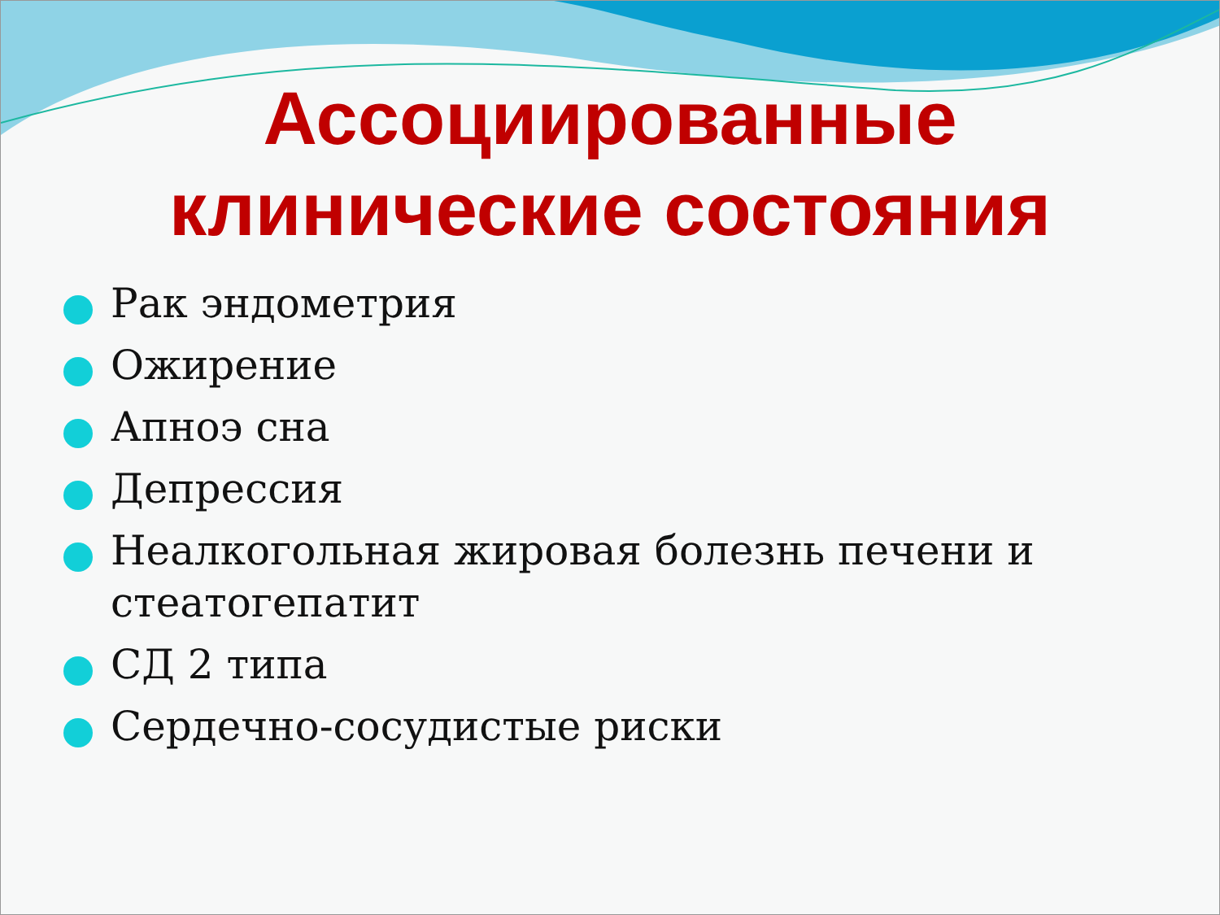Ассоциированные
клинические состояния
Рак эндометрия
Ожирение
Апноэ сна
Депрессия
Неалкогольная жировая болезнь печени и стеатогепатит
СД 2 типа
Сердечно-сосудистые риски